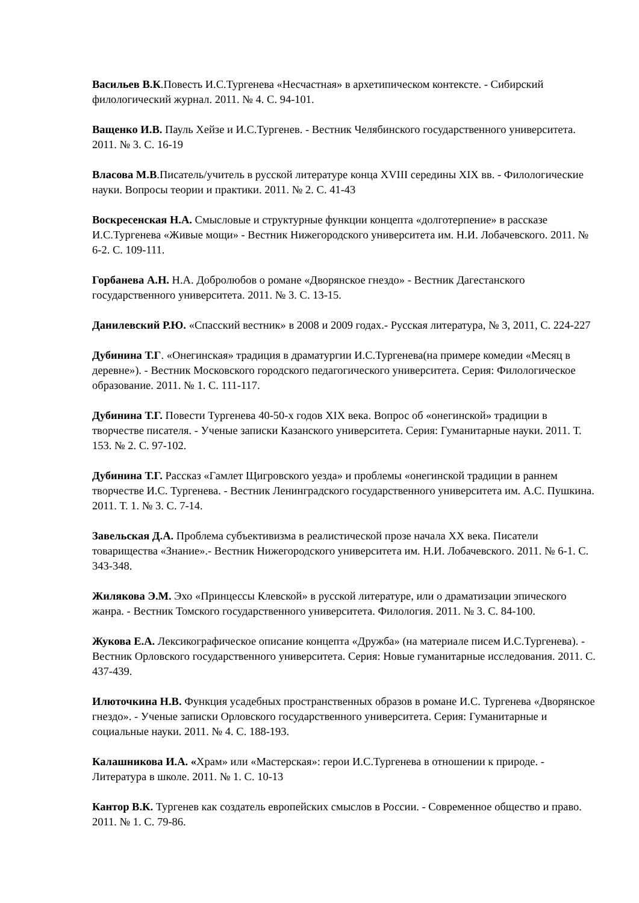Васильев В.К.Повесть И.С.Тургенева «Несчастная» в архетипическом контексте. - Сибирский филологический журнал. 2011. № 4. С. 94-101.
Ващенко И.В. Пауль Хейзе и И.С.Тургенев. - Вестник Челябинского государственного университета. 2011. № 3. С. 16-19
Власова М.В.Писатель/учитель в русской литературе конца XVIII середины XIX вв. - Филологические науки. Вопросы теории и практики. 2011. № 2. С. 41-43
Воскресенская Н.А. Смысловые и структурные функции концепта «долготерпение» в рассказе И.С.Тургенева «Живые мощи» - Вестник Нижегородского университета им. Н.И. Лобачевского. 2011. № 6-2. С. 109-111.
Горбанева А.Н. Н.А. Добролюбов о романе «Дворянское гнездо» - Вестник Дагестанского государственного университета. 2011. № 3. С. 13-15.
Данилевский Р.Ю. «Спасский вестник» в 2008 и 2009 годах.- Русская литература, № 3, 2011, С. 224-227
Дубинина Т.Г. «Онегинская» традиция в драматургии И.С.Тургенева(на примере комедии «Месяц в деревне»). - Вестник Московского городского педагогического университета. Серия: Филологическое образование. 2011. № 1. С. 111-117.
Дубинина Т.Г. Повести Тургенева 40-50-х годов XIX века. Вопрос об «онегинской» традиции в творчестве писателя. - Ученые записки Казанского университета. Серия: Гуманитарные науки. 2011. Т. 153. № 2. С. 97-102.
Дубинина Т.Г. Рассказ «Гамлет Щигровского уезда» и проблемы «онегинской традиции в раннем творчестве И.С. Тургенева. - Вестник Ленинградского государственного университета им. А.С. Пушкина. 2011. Т. 1. № 3. С. 7-14.
Завельская Д.А. Проблема субъективизма в реалистической прозе начала XX века. Писатели товарищества «Знание».- Вестник Нижегородского университета им. Н.И. Лобачевского. 2011. № 6-1. С. 343-348.
Жилякова Э.М. Эхо «Принцессы Клевской» в русской литературе, или о драматизации эпического жанра. - Вестник Томского государственного университета. Филология. 2011. № 3. С. 84-100.
Жукова Е.А. Лексикографическое описание концепта «Дружба» (на материале писем И.С.Тургенева). - Вестник Орловского государственного университета. Серия: Новые гуманитарные исследования. 2011. С. 437-439.
Илюточкина Н.В. Функция усадебных пространственных образов в романе И.С. Тургенева «Дворянское гнездо». - Ученые записки Орловского государственного университета. Серия: Гуманитарные и социальные науки. 2011. № 4. С. 188-193.
Калашникова И.А. «Храм» или «Мастерская»: герои И.С.Тургенева в отношении к природе. - Литература в школе. 2011. № 1. С. 10-13
Кантор В.К. Тургенев как создатель европейских смыслов в России. - Современное общество и право. 2011. № 1. С. 79-86.